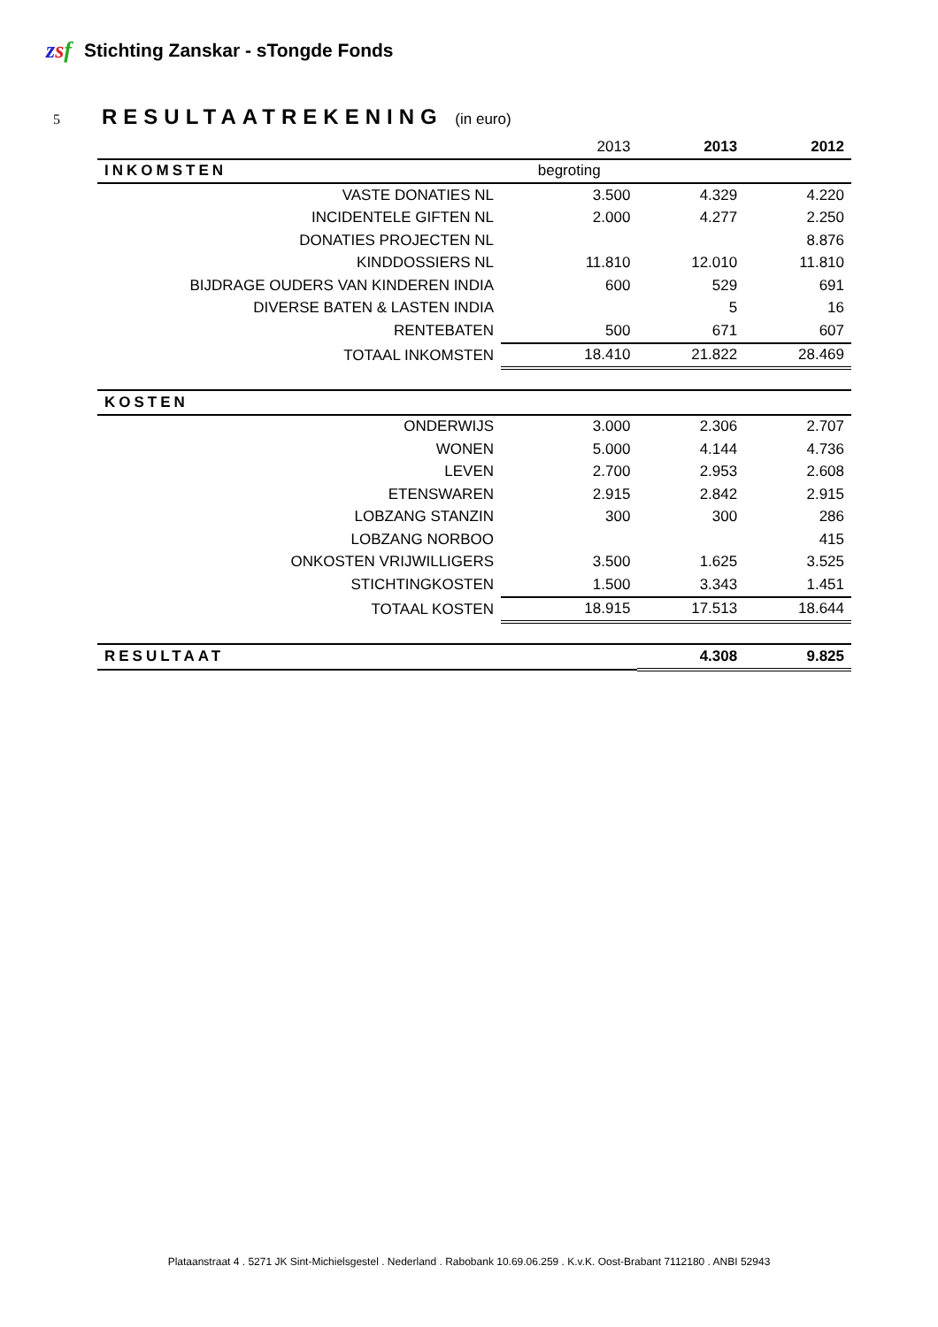zsf Stichting Zanskar - sTongde Fonds
5 RESULTAATREKENING (in euro)
| | 2013 | 2013 | 2012 |
| INKOMSTEN | begroting | | |
| VASTE DONATIES NL | 3.500 | 4.329 | 4.220 |
| INCIDENTELE GIFTEN NL | 2.000 | 4.277 | 2.250 |
| DONATIES PROJECTEN NL | | | 8.876 |
| KINDDOSSIERS NL | 11.810 | 12.010 | 11.810 |
| BIJDRAGE OUDERS VAN KINDEREN INDIA | 600 | 529 | 691 |
| DIVERSE BATEN & LASTEN INDIA | | 5 | 16 |
| RENTEBATEN | 500 | 671 | 607 |
| TOTAAL INKOMSTEN | 18.410 | 21.822 | 28.469 |
| KOSTEN | | | |
| ONDERWIJS | 3.000 | 2.306 | 2.707 |
| WONEN | 5.000 | 4.144 | 4.736 |
| LEVEN | 2.700 | 2.953 | 2.608 |
| ETENSWAREN | 2.915 | 2.842 | 2.915 |
| LOBZANG STANZIN | 300 | 300 | 286 |
| LOBZANG NORBOO | | | 415 |
| ONKOSTEN VRIJWILLIGERS | 3.500 | 1.625 | 3.525 |
| STICHTINGKOSTEN | 1.500 | 3.343 | 1.451 |
| TOTAAL KOSTEN | 18.915 | 17.513 | 18.644 |
| RESULTAAT | | 4.308 | 9.825 |
Plataanstraat 4 . 5271 JK Sint-Michielsgestel . Nederland . Rabobank 10.69.06.259 . K.v.K. Oost-Brabant 7112180 . ANBI 52943